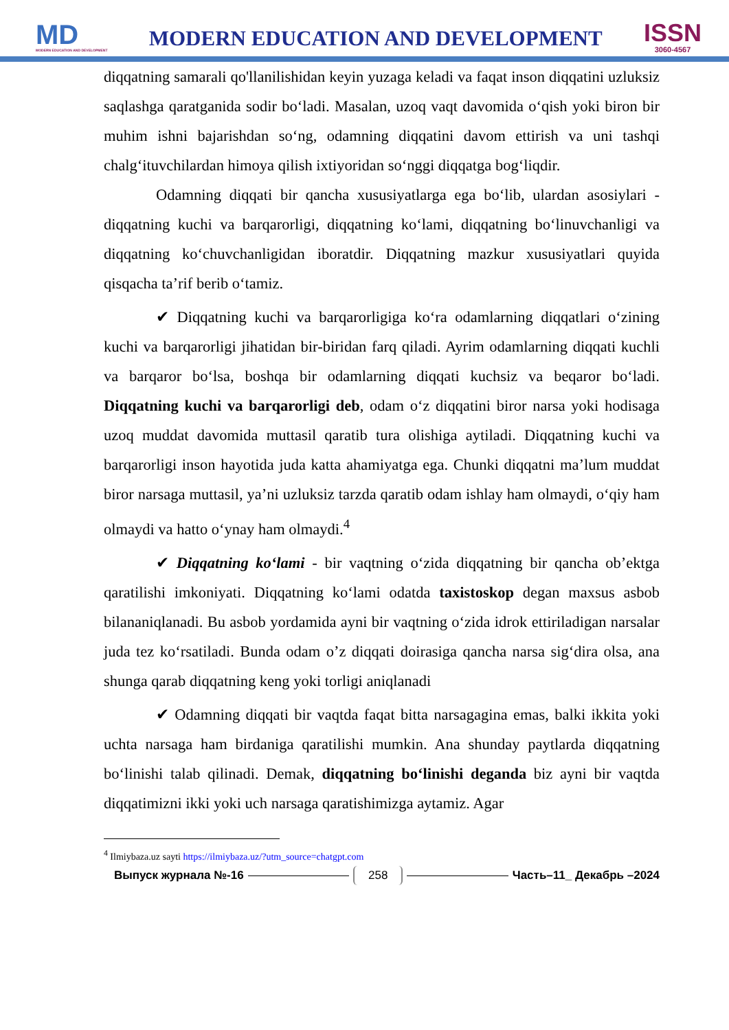MD
MODERN EDUCATION AND DEVELOPMENT
MODERN EDUCATION AND DEVELOPMENT
ISSN
3060-4567
diqqatning samarali qo'llanilishidan keyin yuzaga keladi va faqat inson diqqatini uzluksiz saqlashga qaratganida sodir bo‘ladi. Masalan, uzoq vaqt davomida o‘qish yoki biron bir muhim ishni bajarishdan so‘ng, odamning diqqatini davom ettirish va uni tashqi chalg‘ituvchilardan himoya qilish ixtiyoridan so‘nggi diqqatga bog‘liqdir.
Odamning diqqati bir qancha xususiyatlarga ega bo‘lib, ulardan asosiylari - diqqatning kuchi va barqarorligi, diqqatning ko‘lami, diqqatning bo‘linuvchanligi va diqqatning ko‘chuvchanligidan iboratdir. Diqqatning mazkur xususiyatlari quyida qisqacha ta’rif berib o‘tamiz.
✔ Diqqatning kuchi va barqarorligiga ko‘ra odamlarning diqqatlari o‘zining kuchi va barqarorligi jihatidan bir-biridan farq qiladi. Ayrim odamlarning diqqati kuchli va barqaror bo‘lsa, boshqa bir odamlarning diqqati kuchsiz va beqaror bo‘ladi. Diqqatning kuchi va barqarorligi deb, odam o‘z diqqatini biror narsa yoki hodisaga uzoq muddat davomida muttasil qaratib tura olishiga aytiladi. Diqqatning kuchi va barqarorligi inson hayotida juda katta ahamiyatga ega. Chunki diqqatni ma’lum muddat biror narsaga muttasil, ya’ni uzluksiz tarzda qaratib odam ishlay ham olmaydi, o‘qiy ham olmaydi va hatto o‘ynay ham olmaydi.<sup>4</sup>
✔ Diqqatning ko‘lami - bir vaqtning o‘zida diqqatning bir qancha ob’ektga qaratilishi imkoniyati. Diqqatning ko‘lami odatda taxistoskop degan maxsus asbob bilananiqlanadi. Bu asbob yordamida ayni bir vaqtning o‘zida idrok ettiriladigan narsalar juda tez ko‘rsatiladi. Bunda odam o’z diqqati doirasiga qancha narsa sig‘dira olsa, ana shunga qarab diqqatning keng yoki torligi aniqlanadi
✔ Odamning diqqati bir vaqtda faqat bitta narsagagina emas, balki ikkita yoki uchta narsaga ham birdaniga qaratilishi mumkin. Ana shunday paytlarda diqqatning bo‘linishi talab qilinadi. Demak, diqqatning bo‘linishi deganda biz ayni bir vaqtda diqqatimizni ikki yoki uch narsaga qaratishimizga aytamiz. Agar
<sup>4</sup> Ilmiybaza.uz sayti https://ilmiybaza.uz/?utm_source=chatgpt.com
Выпуск журнала №-16 258 Часть–11_ Декабрь –2024